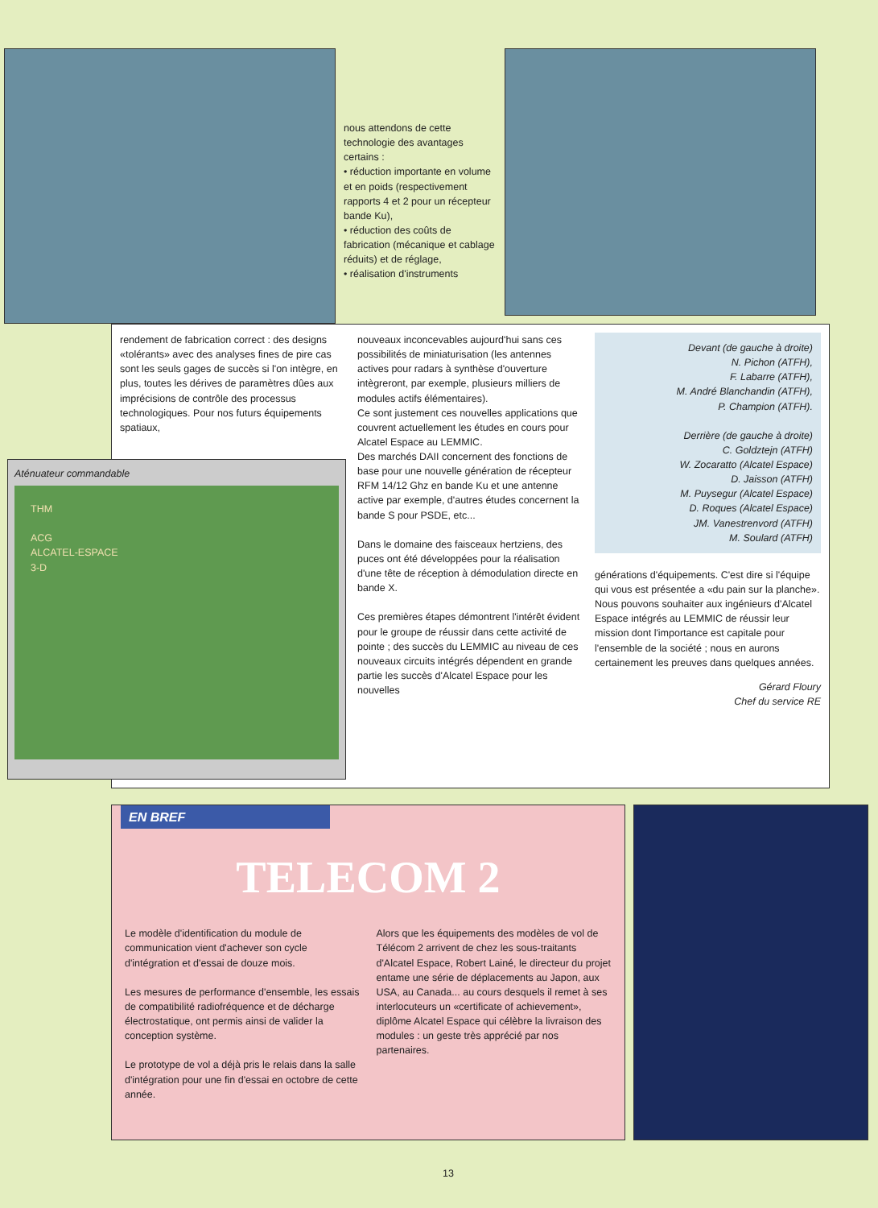nous attendons de cette technologie des avantages certains :
• réduction importante en volume et en poids (respectivement rapports 4 et 2 pour un récepteur bande Ku),
• réduction des coûts de fabrication (mécanique et cablage réduits) et de réglage,
• réalisation d'instruments
rendement de fabrication correct : des designs «tolérants» avec des analyses fines de pire cas sont les seuls gages de succès si l'on intègre, en plus, toutes les dérives de paramètres dûes aux imprécisions de contrôle des processus technologiques. Pour nos futurs équipements spatiaux,
Aténuateur commandable
THM
ACG
ALCATEL-ESPACE
3-D
nouveaux inconcevables aujourd'hui sans ces possibilités de miniaturisation (les antennes actives pour radars à synthèse d'ouverture intègreront, par exemple, plusieurs milliers de modules actifs élémentaires).
Ce sont justement ces nouvelles applications que couvrent actuellement les études en cours pour Alcatel Espace au LEMMIC.
Des marchés DAII concernent des fonctions de base pour une nouvelle génération de récepteur RFM 14/12 Ghz en bande Ku et une antenne active par exemple, d'autres études concernent la bande S pour PSDE, etc...
Dans le domaine des faisceaux hertziens, des puces ont été développées pour la réalisation d'une tête de réception à démodulation directe en bande X.
Ces premières étapes démontrent l'intérêt évident pour le groupe de réussir dans cette activité de pointe ; des succès du LEMMIC au niveau de ces nouveaux circuits intégrés dépendent en grande partie les succès d'Alcatel Espace pour les nouvelles
Devant (de gauche à droite)
N. Pichon (ATFH),
F. Labarre (ATFH),
M. André Blanchandin (ATFH),
P. Champion (ATFH).
Derrière (de gauche à droite)
C. Goldztejn (ATFH)
W. Zocaratto (Alcatel Espace)
D. Jaisson (ATFH)
M. Puysegur (Alcatel Espace)
D. Roques (Alcatel Espace)
JM. Vanestrenvord (ATFH)
M. Soulard (ATFH)
générations d'équipements. C'est dire si l'équipe qui vous est présentée a «du pain sur la planche». Nous pouvons souhaiter aux ingénieurs d'Alcatel Espace intégrés au LEMMIC de réussir leur mission dont l'importance est capitale pour l'ensemble de la société ; nous en aurons certainement les preuves dans quelques années.
Gérard Floury
Chef du service RE
EN BREF
TELECOM 2
Le modèle d'identification du module de communication vient d'achever son cycle d'intégration et d'essai de douze mois.
Les mesures de performance d'ensemble, les essais de compatibilité radiofréquence et de décharge électrostatique, ont permis ainsi de valider la conception système.
Le prototype de vol a déjà pris le relais dans la salle d'intégration pour une fin d'essai en octobre de cette année.
Alors que les équipements des modèles de vol de Télécom 2 arrivent de chez les sous-traitants d'Alcatel Espace, Robert Lainé, le directeur du projet entame une série de déplacements au Japon, aux USA, au Canada... au cours desquels il remet à ses interlocuteurs un «certificate of achievement», diplôme Alcatel Espace qui célèbre la livraison des modules : un geste très apprécié par nos partenaires.
13